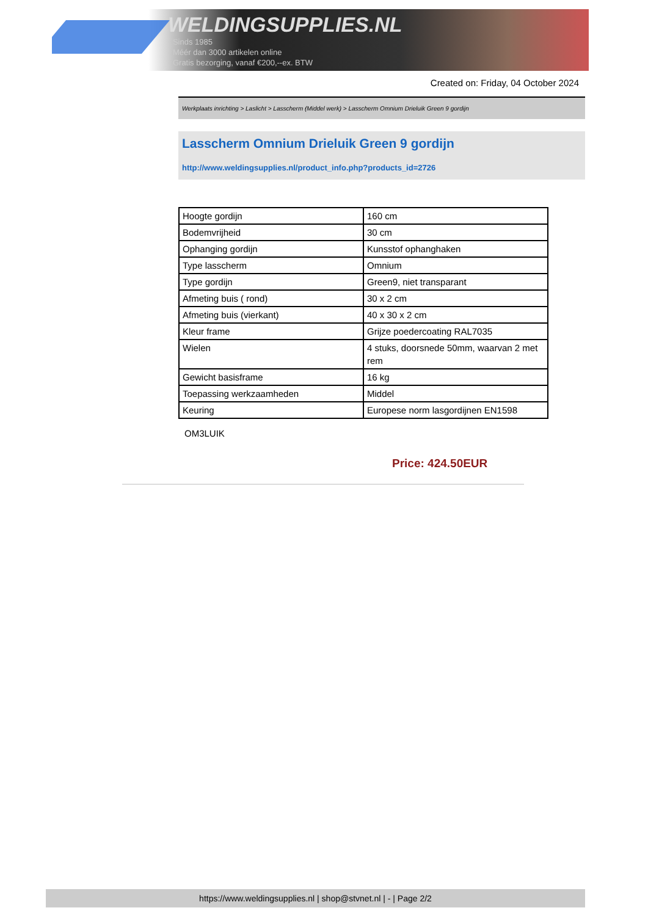WELDINGSUPPLIES.NL
- Sinds 1985
- Méér dan 3000 artikelen online
- Gratis bezorging, vanaf €200,--ex. BTW
Created on: Friday, 04 October 2024
Werkplaats inrichting > Laslicht > Lasscherm (Middel werk) > Lasscherm Omnium Drieluik Green 9 gordijn
Lasscherm Omnium Drieluik Green 9 gordijn
http://www.weldingsupplies.nl/product_info.php?products_id=2726
| Hoogte gordijn | 160 cm |
| Bodemvrijheid | 30 cm |
| Ophanging gordijn | Kunsstof ophanghaken |
| Type lasscherm | Omnium |
| Type gordijn | Green9, niet transparant |
| Afmeting buis ( rond) | 30 x 2 cm |
| Afmeting buis (vierkant) | 40 x 30 x 2 cm |
| Kleur frame | Grijze poedercoating RAL7035 |
| Wielen | 4 stuks, doorsnede 50mm, waarvan 2 met rem |
| Gewicht basisframe | 16 kg |
| Toepassing werkzaamheden | Middel |
| Keuring | Europese norm lasgordijnen EN1598 |
OM3LUIK
Price: 424.50EUR
https://www.weldingsupplies.nl | shop@stvnet.nl | - | Page 2/2